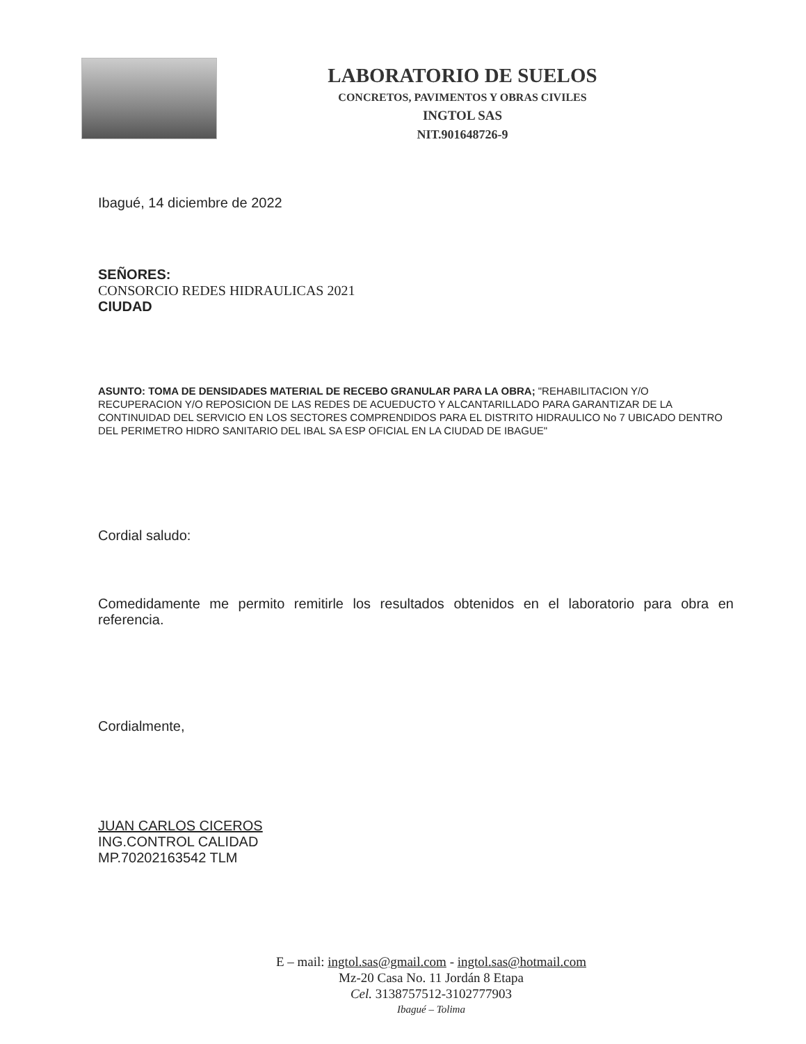LABORATORIO DE SUELOS
CONCRETOS, PAVIMENTOS Y OBRAS CIVILES
INGTOL SAS
NIT.901648726-9
Ibagué, 14 diciembre de 2022
SEÑORES:
CONSORCIO REDES HIDRAULICAS 2021
CIUDAD
ASUNTO: TOMA DE DENSIDADES MATERIAL DE RECEBO GRANULAR PARA LA OBRA; "REHABILITACION Y/O RECUPERACION Y/O REPOSICION DE LAS REDES DE ACUEDUCTO Y ALCANTARILLADO PARA GARANTIZAR DE LA CONTINUIDAD DEL SERVICIO EN LOS SECTORES COMPRENDIDOS PARA EL DISTRITO HIDRAULICO No 7 UBICADO DENTRO DEL PERIMETRO HIDRO SANITARIO DEL IBAL SA ESP OFICIAL EN LA CIUDAD DE IBAGUE"
Cordial saludo:
Comedidamente me permito remitirle los resultados obtenidos en el laboratorio para obra en referencia.
Cordialmente,
JUAN CARLOS CICEROS
ING.CONTROL CALIDAD
MP.70202163542 TLM
E – mail: ingtol.sas@gmail.com - ingtol.sas@hotmail.com
Mz-20 Casa No. 11 Jordán 8 Etapa
Cel. 3138757512-3102777903
Ibagué – Tolima